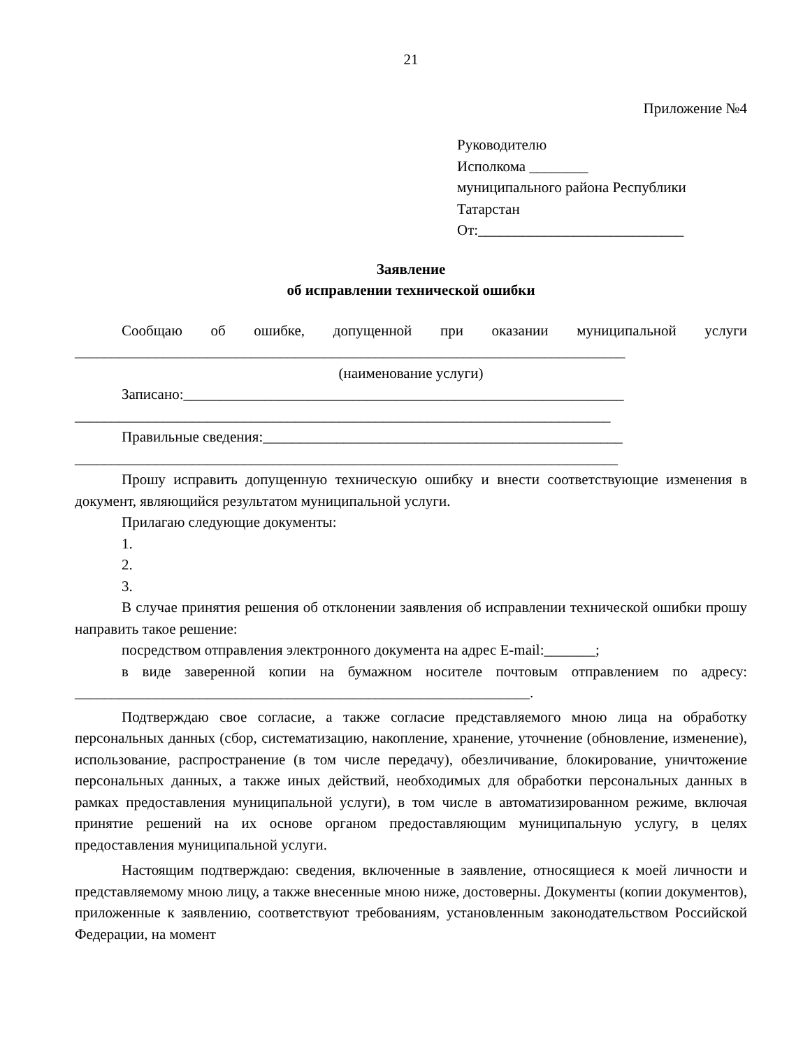21
Приложение №4
Руководителю
Исполкома ________
муниципального района Республики Татарстан
От:____________________________
Заявление
об исправлении технической ошибки
Сообщаю об ошибке, допущенной при оказании муниципальной услуги ___________________________________________________________________________
(наименование услуги)
Записано:____________________________________________________________
_________________________________________________________________________
Правильные сведения:_________________________________________________
__________________________________________________________________________
Прошу исправить допущенную техническую ошибку и внести соответствующие изменения в документ, являющийся результатом муниципальной услуги.
Прилагаю следующие документы:
1.
2.
3.
В случае принятия решения об отклонении заявления об исправлении технической ошибки прошу направить такое решение:
посредством отправления электронного документа на адрес E-mail:_______;
в виде заверенной копии на бумажном носителе почтовым отправлением по адресу: ______________________________________________________________.
Подтверждаю свое согласие, а также согласие представляемого мною лица на обработку персональных данных (сбор, систематизацию, накопление, хранение, уточнение (обновление, изменение), использование, распространение (в том числе передачу), обезличивание, блокирование, уничтожение персональных данных, а также иных действий, необходимых для обработки персональных данных в рамках предоставления муниципальной услуги), в том числе в автоматизированном режиме, включая принятие решений на их основе органом предоставляющим муниципальную услугу, в целях предоставления муниципальной услуги.
Настоящим подтверждаю: сведения, включенные в заявление, относящиеся к моей личности и представляемому мною лицу, а также внесенные мною ниже, достоверны. Документы (копии документов), приложенные к заявлению, соответствуют требованиям, установленным законодательством Российской Федерации, на момент